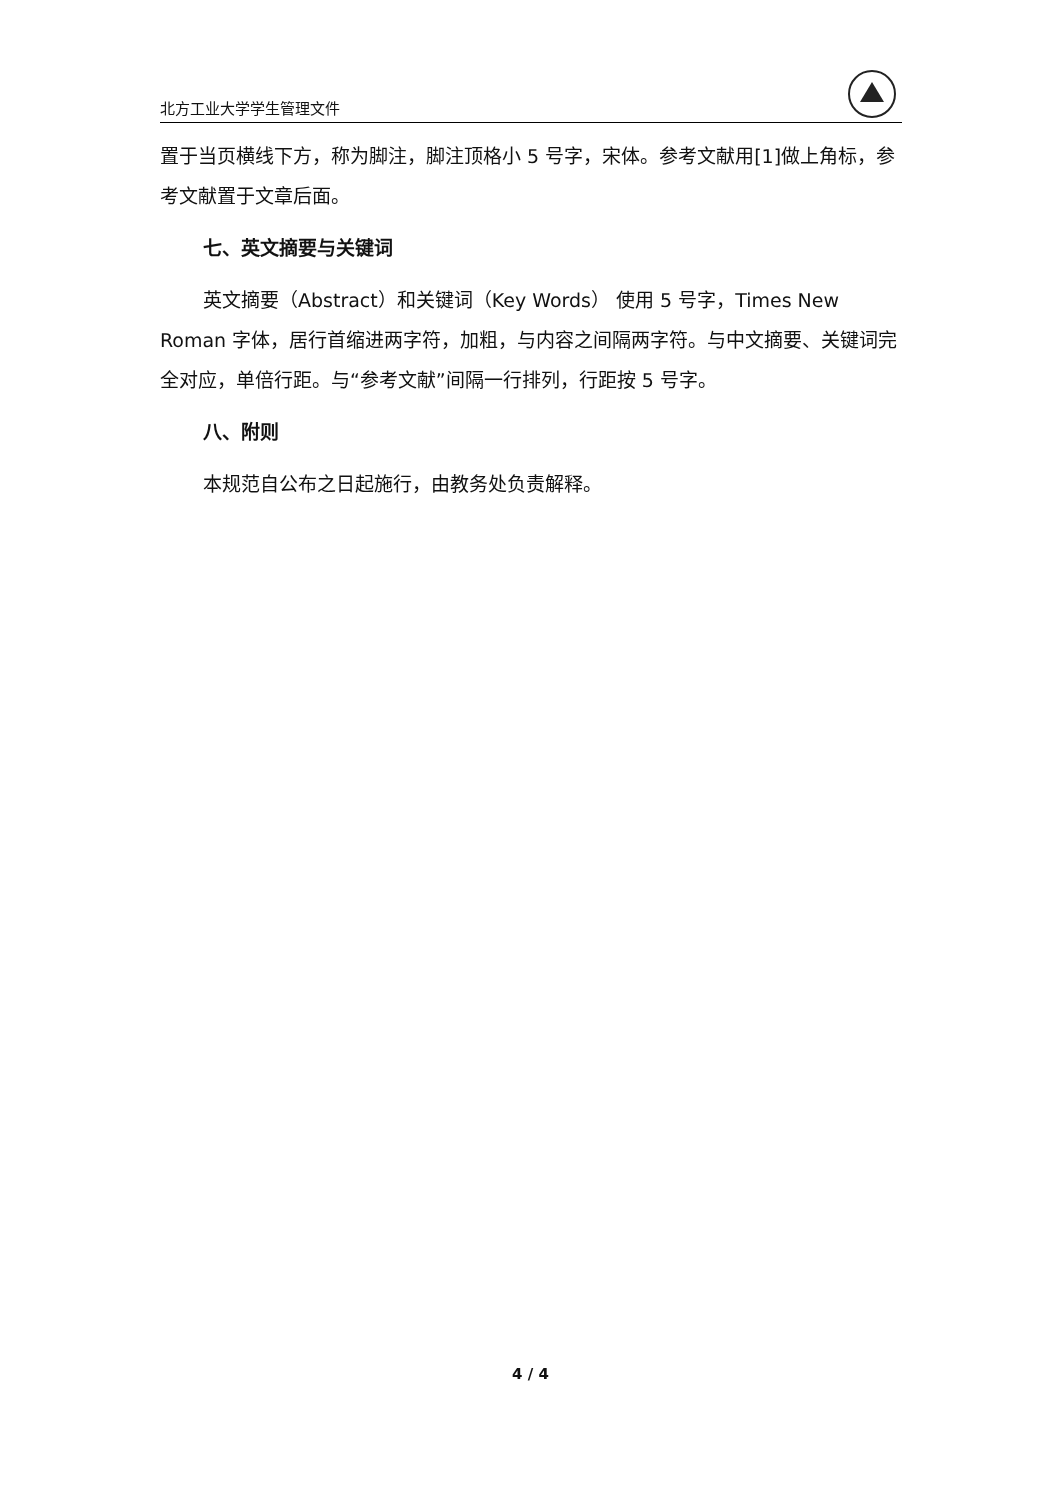北方工业大学学生管理文件
置于当页横线下方，称为脚注，脚注顶格小 5 号字，宋体。参考文献用[1]做上角标，参考文献置于文章后面。
七、英文摘要与关键词
英文摘要（Abstract）和关键词（Key Words） 使用 5 号字，Times New Roman 字体，居行首缩进两字符，加粗，与内容之间隔两字符。与中文摘要、关键词完全对应，单倍行距。与“参考文献”间隔一行排列，行距按 5 号字。
八、附则
本规范自公布之日起施行，由教务处负责解释。
4 / 4